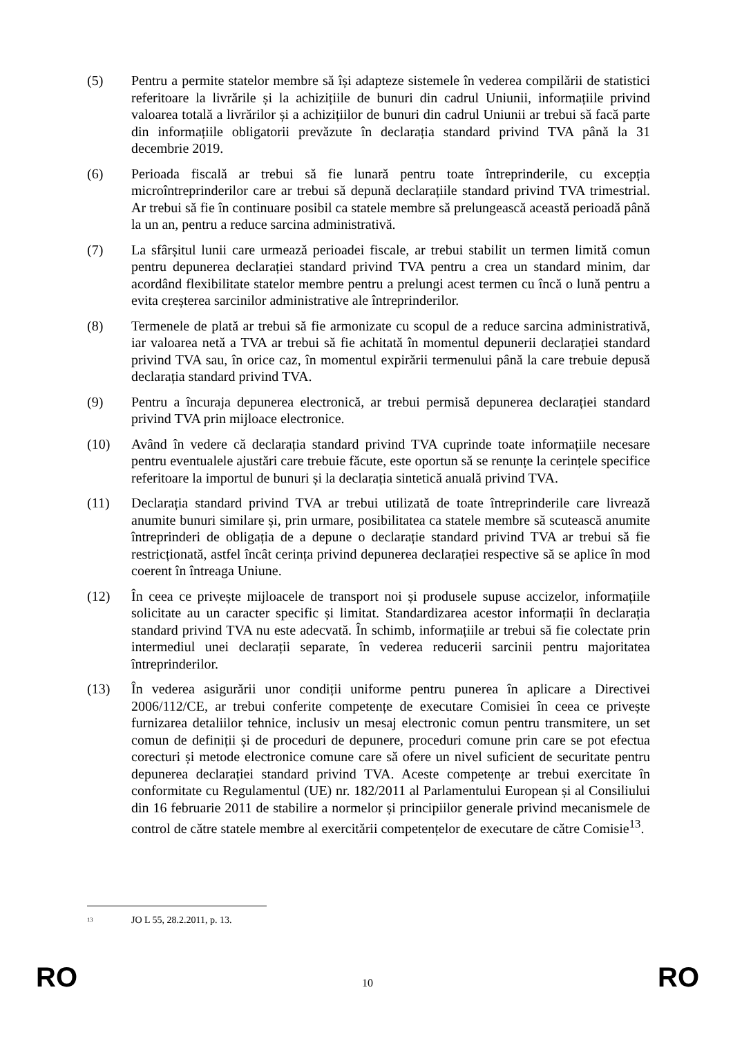(5) Pentru a permite statelor membre să își adapteze sistemele în vederea compilării de statistici referitoare la livrările și la achizițiile de bunuri din cadrul Uniunii, informațiile privind valoarea totală a livrărilor și a achizițiilor de bunuri din cadrul Uniunii ar trebui să facă parte din informațiile obligatorii prevăzute în declarația standard privind TVA până la 31 decembrie 2019.
(6) Perioada fiscală ar trebui să fie lunară pentru toate întreprinderile, cu excepția microîntreprinderilor care ar trebui să depună declarațiile standard privind TVA trimestrial. Ar trebui să fie în continuare posibil ca statele membre să prelungească această perioadă până la un an, pentru a reduce sarcina administrativă.
(7) La sfârșitul lunii care urmează perioadei fiscale, ar trebui stabilit un termen limită comun pentru depunerea declarației standard privind TVA pentru a crea un standard minim, dar acordând flexibilitate statelor membre pentru a prelungi acest termen cu încă o lună pentru a evita creșterea sarcinilor administrative ale întreprinderilor.
(8) Termenele de plată ar trebui să fie armonizate cu scopul de a reduce sarcina administrativă, iar valoarea netă a TVA ar trebui să fie achitată în momentul depunerii declarației standard privind TVA sau, în orice caz, în momentul expirării termenului până la care trebuie depusă declarația standard privind TVA.
(9) Pentru a încuraja depunerea electronică, ar trebui permisă depunerea declarației standard privind TVA prin mijloace electronice.
(10) Având în vedere că declarația standard privind TVA cuprinde toate informațiile necesare pentru eventualele ajustări care trebuie făcute, este oportun să se renunțe la cerințele specifice referitoare la importul de bunuri și la declarația sintetică anuală privind TVA.
(11) Declarația standard privind TVA ar trebui utilizată de toate întreprinderile care livrează anumite bunuri similare și, prin urmare, posibilitatea ca statele membre să scutească anumite întreprinderi de obligația de a depune o declarație standard privind TVA ar trebui să fie restricționată, astfel încât cerința privind depunerea declarației respective să se aplice în mod coerent în întreaga Uniune.
(12) În ceea ce privește mijloacele de transport noi și produsele supuse accizelor, informațiile solicitate au un caracter specific și limitat. Standardizarea acestor informații în declarația standard privind TVA nu este adecvată. În schimb, informațiile ar trebui să fie colectate prin intermediul unei declarații separate, în vederea reducerii sarcinii pentru majoritatea întreprinderilor.
(13) În vederea asigurării unor condiții uniforme pentru punerea în aplicare a Directivei 2006/112/CE, ar trebui conferite competențe de executare Comisiei în ceea ce privește furnizarea detaliilor tehnice, inclusiv un mesaj electronic comun pentru transmitere, un set comun de definiții și de proceduri de depunere, proceduri comune prin care se pot efectua corecturi și metode electronice comune care să ofere un nivel suficient de securitate pentru depunerea declarației standard privind TVA. Aceste competențe ar trebui exercitate în conformitate cu Regulamentul (UE) nr. 182/2011 al Parlamentului European și al Consiliului din 16 februarie 2011 de stabilire a normelor și principiilor generale privind mecanismele de control de către statele membre al exercitării competențelor de executare de către Comisie<sup>13</sup>.
<sup>13</sup>
JO L 55, 28.2.2011, p. 13.
RO
10
RO